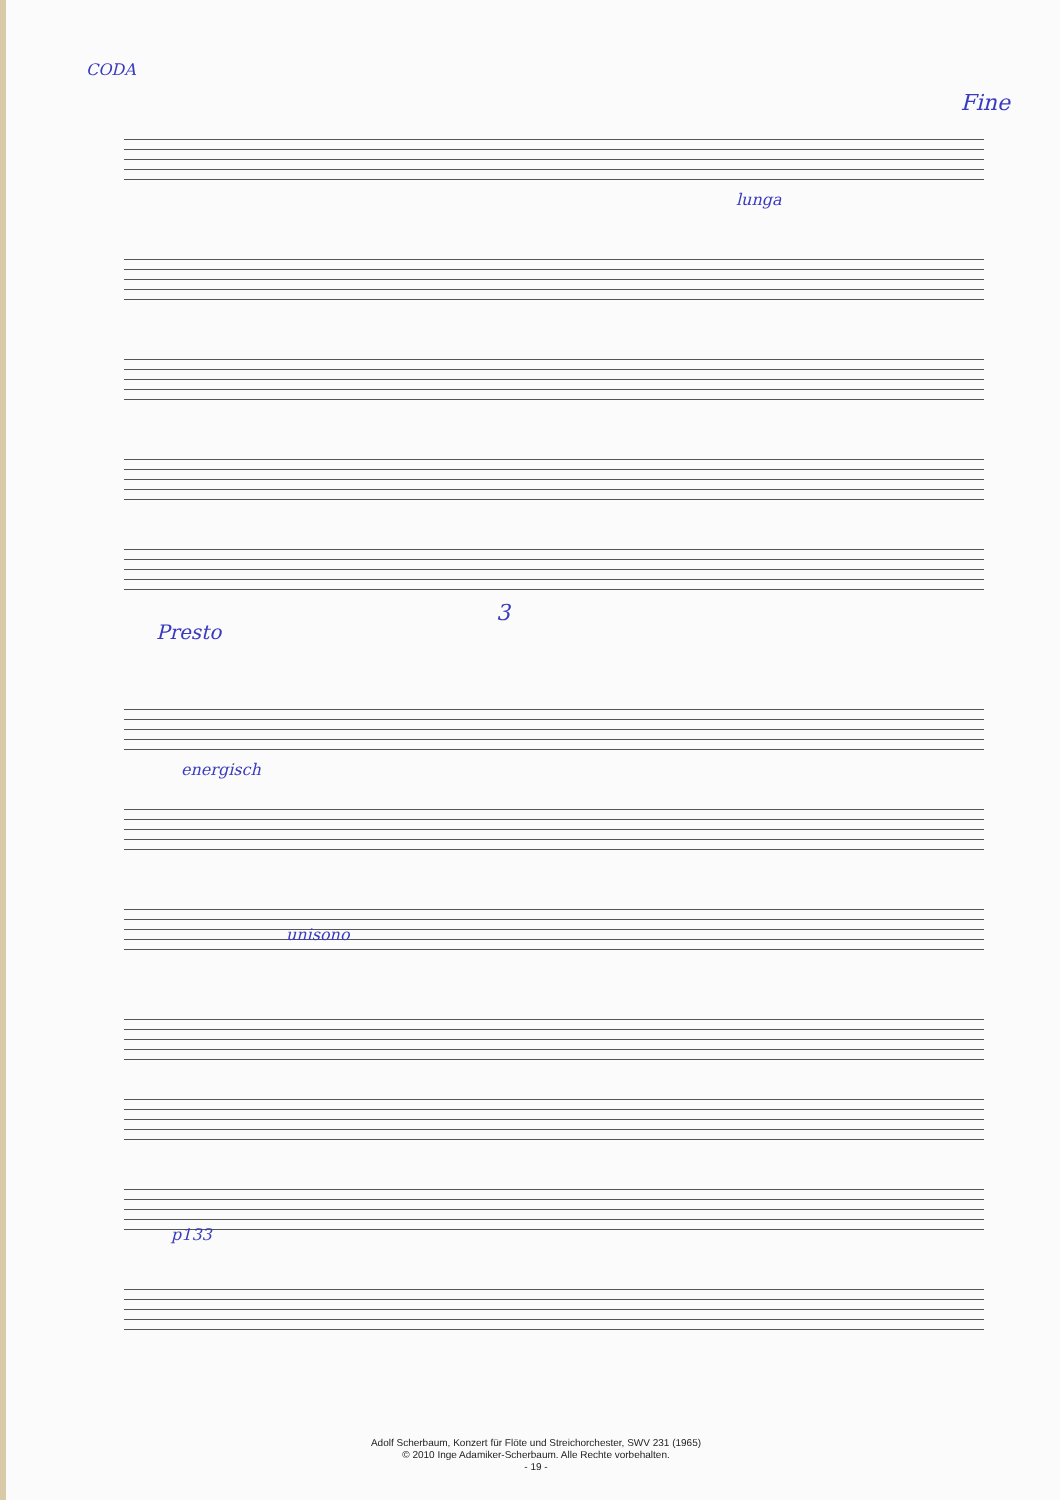CODA
Fine
lunga
3
Presto
energisch
unisono
p133
Adolf Scherbaum, Konzert für Flöte und Streichorchester, SWV 231 (1965)
© 2010 Inge Adamiker-Scherbaum. Alle Rechte vorbehalten.
- 19 -